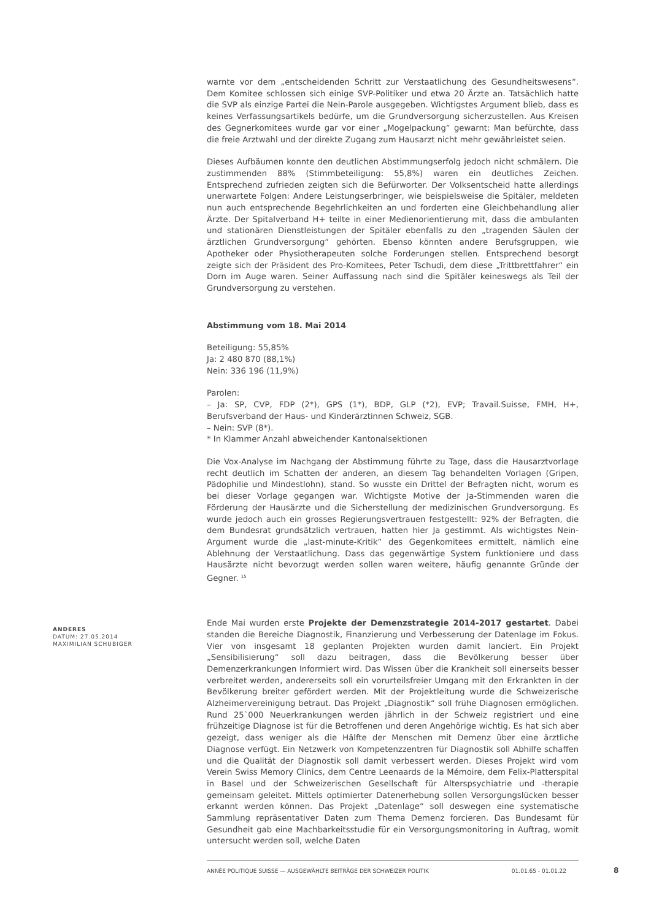warnte vor dem „entscheidenden Schritt zur Verstaatlichung des Gesundheitswesens“. Dem Komitee schlossen sich einige SVP-Politiker und etwa 20 Ärzte an. Tatsächlich hatte die SVP als einzige Partei die Nein-Parole ausgegeben. Wichtigstes Argument blieb, dass es keines Verfassungsartikels bedürfe, um die Grundversorgung sicherzustellen. Aus Kreisen des Gegnerkomitees wurde gar vor einer „Mogelpackung“ gewarnt: Man befürchte, dass die freie Arztwahl und der direkte Zugang zum Hausarzt nicht mehr gewährleistet seien.
Dieses Aufbäumen konnte den deutlichen Abstimmungserfolg jedoch nicht schmälern. Die zustimmenden 88% (Stimmbeteiligung: 55,8%) waren ein deutliches Zeichen. Entsprechend zufrieden zeigten sich die Befürworter. Der Volksentscheid hatte allerdings unerwartete Folgen: Andere Leistungserbringer, wie beispielsweise die Spitäler, meldeten nun auch entsprechende Begehrlichkeiten an und forderten eine Gleichbehandlung aller Ärzte. Der Spitalverband H+ teilte in einer Medienorientierung mit, dass die ambulanten und stationären Dienstleistungen der Spitäler ebenfalls zu den „tragenden Säulen der ärztlichen Grundversorgung“ gehörten. Ebenso könnten andere Berufsgruppen, wie Apotheker oder Physiotherapeuten solche Forderungen stellen. Entsprechend besorgt zeigte sich der Präsident des Pro-Komitees, Peter Tschudi, dem diese „Trittbrettfahrer“ ein Dorn im Auge waren. Seiner Auffassung nach sind die Spitäler keineswegs als Teil der Grundversorgung zu verstehen.
Abstimmung vom 18. Mai 2014
Beteiligung: 55,85%
Ja: 2 480 870 (88,1%)
Nein: 336 196 (11,9%)
Parolen:
– Ja: SP, CVP, FDP (2*), GPS (1*), BDP, GLP (*2), EVP; Travail.Suisse, FMH, H+, Berufsverband der Haus- und Kinderärztinnen Schweiz, SGB.
– Nein: SVP (8*).
* In Klammer Anzahl abweichender Kantonalsektionen
Die Vox-Analyse im Nachgang der Abstimmung führte zu Tage, dass die Hausarztvorlage recht deutlich im Schatten der anderen, an diesem Tag behandelten Vorlagen (Gripen, Pädophilie und Mindestlohn), stand. So wusste ein Drittel der Befragten nicht, worum es bei dieser Vorlage gegangen war. Wichtigste Motive der Ja-Stimmenden waren die Förderung der Hausärzte und die Sicherstellung der medizinischen Grundversorgung. Es wurde jedoch auch ein grosses Regierungsvertrauen festgestellt: 92% der Befragten, die dem Bundesrat grundsätzlich vertrauen, hatten hier Ja gestimmt. Als wichtigstes Nein-Argument wurde die „last-minute-Kritik“ des Gegenkomitees ermittelt, nämlich eine Ablehnung der Verstaatlichung. Dass das gegenwärtige System funktioniere und dass Hausärzte nicht bevorzugt werden sollen waren weitere, häufig genannte Gründe der Gegner. <sup>15</sup>
Ende Mai wurden erste Projekte der Demenzstrategie 2014-2017 gestartet. Dabei standen die Bereiche Diagnostik, Finanzierung und Verbesserung der Datenlage im Fokus. Vier von insgesamt 18 geplanten Projekten wurden damit lanciert. Ein Projekt „Sensibilisierung“ soll dazu beitragen, dass die Bevölkerung besser über Demenzerkrankungen Informiert wird. Das Wissen über die Krankheit soll einerseits besser verbreitet werden, andererseits soll ein vorurteilsfreier Umgang mit den Erkrankten in der Bevölkerung breiter gefördert werden. Mit der Projektleitung wurde die Schweizerische Alzheimervereinigung betraut. Das Projekt „Diagnostik“ soll frühe Diagnosen ermöglichen. Rund 25`000 Neuerkrankungen werden jährlich in der Schweiz registriert und eine frühzeitige Diagnose ist für die Betroffenen und deren Angehörige wichtig. Es hat sich aber gezeigt, dass weniger als die Hälfte der Menschen mit Demenz über eine ärztliche Diagnose verfügt. Ein Netzwerk von Kompetenzzentren für Diagnostik soll Abhilfe schaffen und die Qualität der Diagnostik soll damit verbessert werden. Dieses Projekt wird vom Verein Swiss Memory Clinics, dem Centre Leenaards de la Mémoire, dem Felix-Platterspital in Basel und der Schweizerischen Gesellschaft für Alterspsychiatrie und -therapie gemeinsam geleitet. Mittels optimierter Datenerhebung sollen Versorgungslücken besser erkannt werden können. Das Projekt „Datenlage“ soll deswegen eine systematische Sammlung repräsentativer Daten zum Thema Demenz forcieren. Das Bundesamt für Gesundheit gab eine Machbarkeitsstudie für ein Versorgungsmonitoring in Auftrag, womit untersucht werden soll, welche Daten
ANDERES
DATUM: 27.05.2014
MAXIMILIAN SCHUBIGER
ANNÉE POLITIQUE SUISSE — AUSGEWÄHLTE BEITRÄGE DER SCHWEIZER POLITIK 01.01.65 - 01.01.22
8